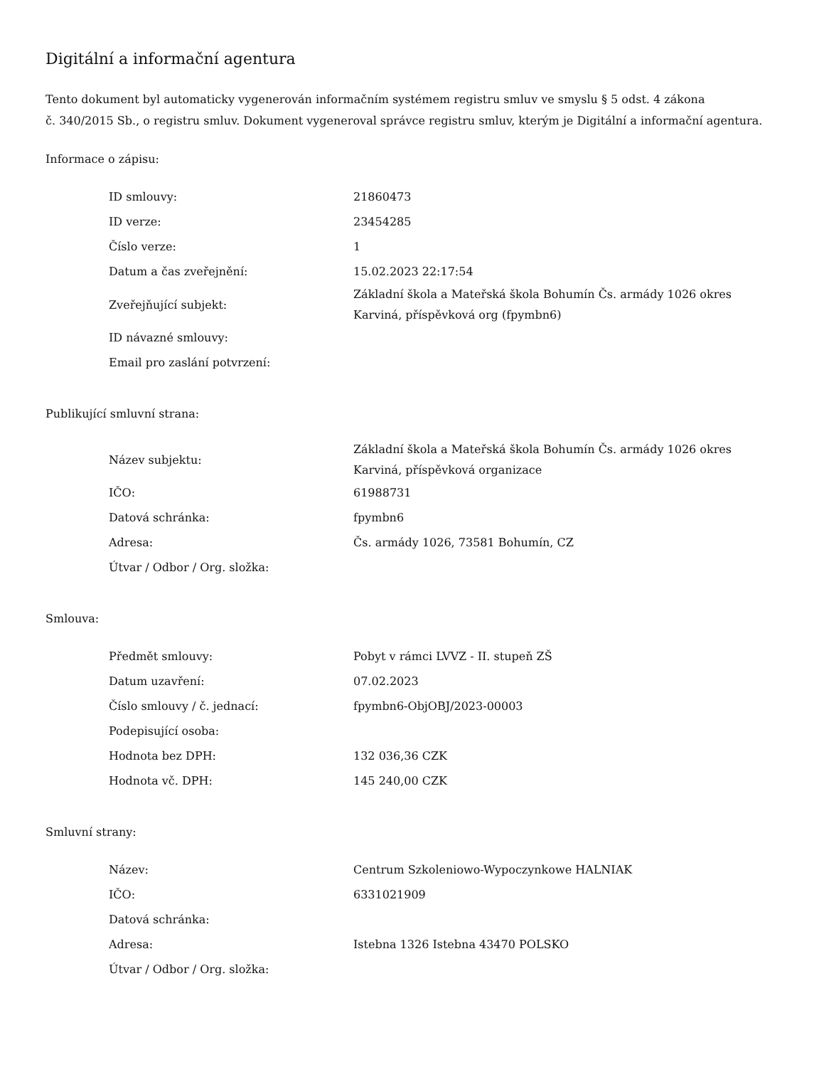Digitální a informační agentura
Tento dokument byl automaticky vygenerován informačním systémem registru smluv ve smyslu § 5 odst. 4 zákona
č. 340/2015 Sb., o registru smluv. Dokument vygeneroval správce registru smluv, kterým je Digitální a informační agentura.
Informace o zápisu:
| ID smlouvy: | 21860473 |
| ID verze: | 23454285 |
| Číslo verze: | 1 |
| Datum a čas zveřejnění: | 15.02.2023 22:17:54 |
| Zveřejňující subjekt: | Základní škola a Mateřská škola Bohumín Čs. armády 1026 okres Karviná, příspěvková org (fpymbn6) |
| ID návazné smlouvy: | |
| Email pro zaslání potvrzení: | |
Publikující smluvní strana:
| Název subjektu: | Základní škola a Mateřská škola Bohumín Čs. armády 1026 okres Karviná, příspěvková organizace |
| IČO: | 61988731 |
| Datová schránka: | fpymbn6 |
| Adresa: | Čs. armády 1026, 73581 Bohumín, CZ |
| Útvar / Odbor / Org. složka: | |
Smlouva:
| Předmět smlouvy: | Pobyt v rámci LVVZ - II. stupeň ZŠ |
| Datum uzavření: | 07.02.2023 |
| Číslo smlouvy / č. jednací: | fpymbn6-ObjOBJ/2023-00003 |
| Podepisující osoba: | |
| Hodnota bez DPH: | 132 036,36 CZK |
| Hodnota vč. DPH: | 145 240,00 CZK |
Smluvní strany:
| Název: | Centrum Szkoleniowo-Wypoczynkowe HALNIAK |
| IČO: | 6331021909 |
| Datová schránka: | |
| Adresa: | Istebna 1326 Istebna 43470 POLSKO |
| Útvar / Odbor / Org. složka: | |